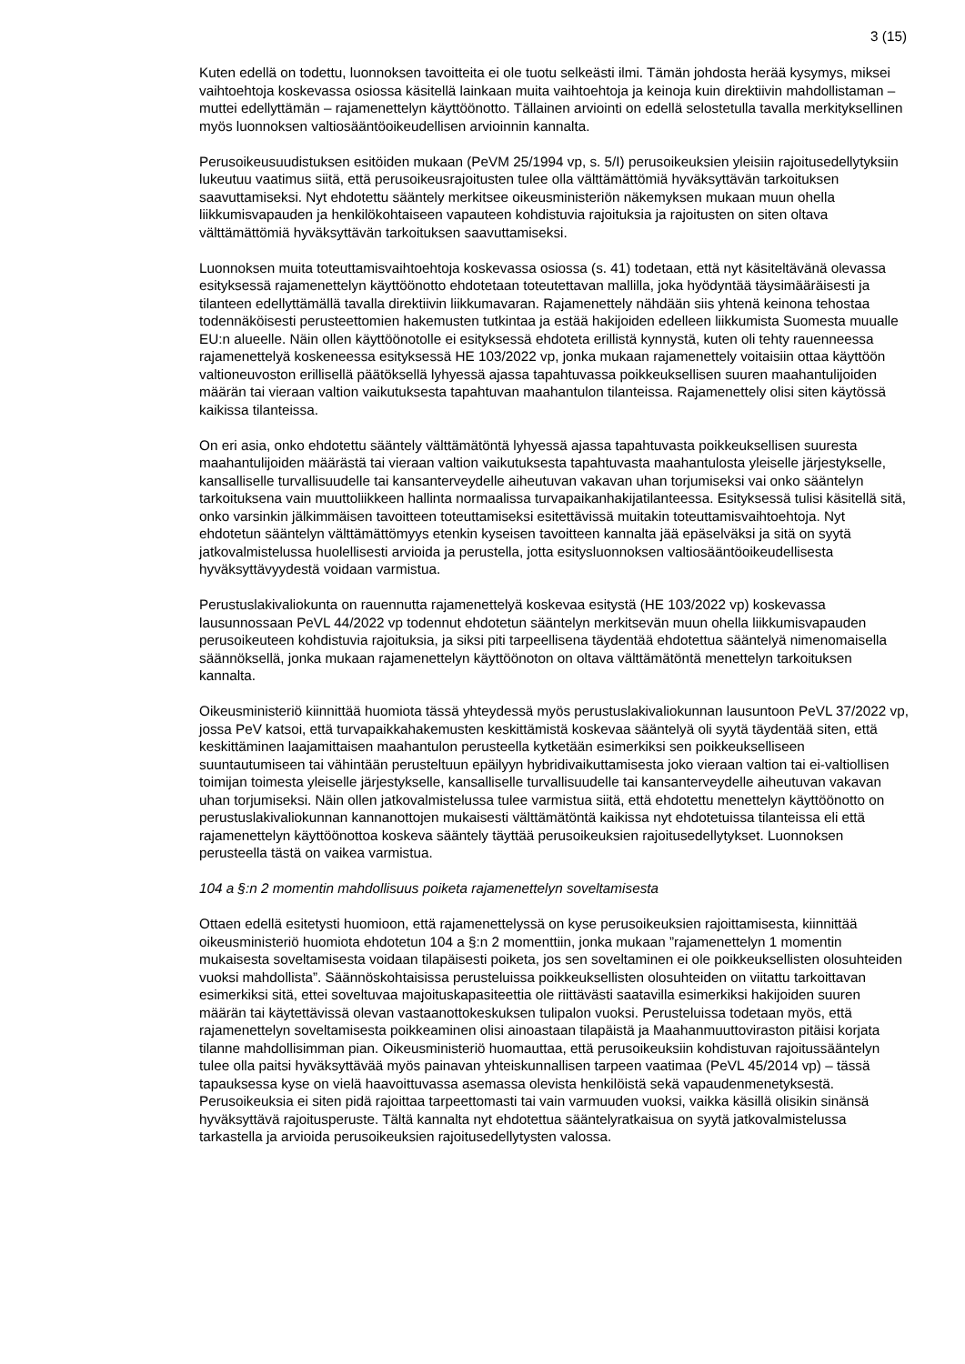3 (15)
Kuten edellä on todettu, luonnoksen tavoitteita ei ole tuotu selkeästi ilmi. Tämän johdosta herää kysymys, miksei vaihtoehtoja koskevassa osiossa käsitellä lainkaan muita vaihtoehtoja ja keinoja kuin direktiivin mahdollistaman – muttei edellyttämän – rajamenettelyn käyttöönotto. Tällainen arviointi on edellä selostetulla tavalla merkityksellinen myös luonnoksen valtiosääntöoikeudellisen arvioinnin kannalta.
Perusoikeusuudistuksen esitöiden mukaan (PeVM 25/1994 vp, s. 5/I) perusoikeuksien yleisiin rajoitusedellytyksiin lukeutuu vaatimus siitä, että perusoikeusrajoitusten tulee olla välttämättömiä hyväksyttävän tarkoituksen saavuttamiseksi. Nyt ehdotettu sääntely merkitsee oikeusministeriön näkemyksen mukaan muun ohella liikkumisvapauden ja henkilökohtaiseen vapauteen kohdistuvia rajoituksia ja rajoitusten on siten oltava välttämättömiä hyväksyttävän tarkoituksen saavuttamiseksi.
Luonnoksen muita toteuttamisvaihtoehtoja koskevassa osiossa (s. 41) todetaan, että nyt käsiteltävänä olevassa esityksessä rajamenettelyn käyttöönotto ehdotetaan toteutettavan mallilla, joka hyödyntää täysimääräisesti ja tilanteen edellyttämällä tavalla direktiivin liikkumavaran. Rajamenettely nähdään siis yhtenä keinona tehostaa todennäköisesti perusteettomien hakemusten tutkintaa ja estää hakijoiden edelleen liikkumista Suomesta muualle EU:n alueelle. Näin ollen käyttöönotolle ei esityksessä ehdoteta erillistä kynnystä, kuten oli tehty rauenneessa rajamenettelyä koskeneessa esityksessä HE 103/2022 vp, jonka mukaan rajamenettely voitaisiin ottaa käyttöön valtioneuvoston erillisellä päätöksellä lyhyessä ajassa tapahtuvassa poikkeuksellisen suuren maahantulijoiden määrän tai vieraan valtion vaikutuksesta tapahtuvan maahantulon tilanteissa. Rajamenettely olisi siten käytössä kaikissa tilanteissa.
On eri asia, onko ehdotettu sääntely välttämätöntä lyhyessä ajassa tapahtuvasta poikkeuksellisen suuresta maahantulijoiden määrästä tai vieraan valtion vaikutuksesta tapahtuvasta maahantulosta yleiselle järjestykselle, kansalliselle turvallisuudelle tai kansanterveydelle aiheutuvan vakavan uhan torjumiseksi vai onko sääntelyn tarkoituksena vain muuttoliikkeen hallinta normaalissa turvapaikanhakijatilanteessa. Esityksessä tulisi käsitellä sitä, onko varsinkin jälkimmäisen tavoitteen toteuttamiseksi esitettävissä muitakin toteuttamisvaihtoehtoja. Nyt ehdotetun sääntelyn välttämättömyys etenkin kyseisen tavoitteen kannalta jää epäselväksi ja sitä on syytä jatkovalmistelussa huolellisesti arvioida ja perustella, jotta esitysluonnoksen valtiosääntöoikeudellisesta hyväksyttävyydestä voidaan varmistua.
Perustuslakivaliokunta on rauennutta rajamenettelyä koskevaa esitystä (HE 103/2022 vp) koskevassa lausunnossaan PeVL 44/2022 vp todennut ehdotetun sääntelyn merkitsevän muun ohella liikkumisvapauden perusoikeuteen kohdistuvia rajoituksia, ja siksi piti tarpeellisena täydentää ehdotettua sääntelyä nimenomaisella säännöksellä, jonka mukaan rajamenettelyn käyttöönoton on oltava välttämätöntä menettelyn tarkoituksen kannalta.
Oikeusministeriö kiinnittää huomiota tässä yhteydessä myös perustuslakivaliokunnan lausuntoon PeVL 37/2022 vp, jossa PeV katsoi, että turvapaikkahakemusten keskittämistä koskevaa sääntelyä oli syytä täydentää siten, että keskittäminen laajamittaisen maahantulon perusteella kytketään esimerkiksi sen poikkeukselliseen suuntautumiseen tai vähintään perusteltuun epäilyyn hybridivaikuttamisesta joko vieraan valtion tai ei-valtiollisen toimijan toimesta yleiselle järjestykselle, kansalliselle turvallisuudelle tai kansanterveydelle aiheutuvan vakavan uhan torjumiseksi. Näin ollen jatkovalmistelussa tulee varmistua siitä, että ehdotettu menettelyn käyttöönotto on perustuslakivaliokunnan kannanottojen mukaisesti välttämätöntä kaikissa nyt ehdotetuissa tilanteissa eli että rajamenettelyn käyttöönottoa koskeva sääntely täyttää perusoikeuksien rajoitusedellytykset. Luonnoksen perusteella tästä on vaikea varmistua.
104 a §:n 2 momentin mahdollisuus poiketa rajamenettelyn soveltamisesta
Ottaen edellä esitetysti huomioon, että rajamenettelyssä on kyse perusoikeuksien rajoittamisesta, kiinnittää oikeusministeriö huomiota ehdotetun 104 a §:n 2 momenttiin, jonka mukaan ”rajamenettelyn 1 momentin mukaisesta soveltamisesta voidaan tilapäisesti poiketa, jos sen soveltaminen ei ole poikkeuksellisten olosuhteiden vuoksi mahdollista”. Säännöskohtaisissa perusteluissa poikkeuksellisten olosuhteiden on viitattu tarkoittavan esimerkiksi sitä, ettei soveltuvaa majoituskapasiteettia ole riittävästi saatavilla esimerkiksi hakijoiden suuren määrän tai käytettävissä olevan vastaanottokeskuksen tulipalon vuoksi. Perusteluissa todetaan myös, että rajamenettelyn soveltamisesta poikkeaminen olisi ainoastaan tilapäistä ja Maahanmuuttoviraston pitäisi korjata tilanne mahdollisimman pian. Oikeusministeriö huomauttaa, että perusoikeuksiin kohdistuvan rajoitussääntelyn tulee olla paitsi hyväksyttävää myös painavan yhteiskunnallisen tarpeen vaatimaa (PeVL 45/2014 vp) – tässä tapauksessa kyse on vielä haavoittuvassa asemassa olevista henkilöistä sekä vapaudenmenetyksestä. Perusoikeuksia ei siten pidä rajoittaa tarpeettomasti tai vain varmuuden vuoksi, vaikka käsillä olisikin sinänsä hyväksyttävä rajoitusperuste. Tältä kannalta nyt ehdotettua sääntelyratkaisua on syytä jatkovalmistelussa tarkastella ja arvioida perusoikeuksien rajoitusedellytysten valossa.